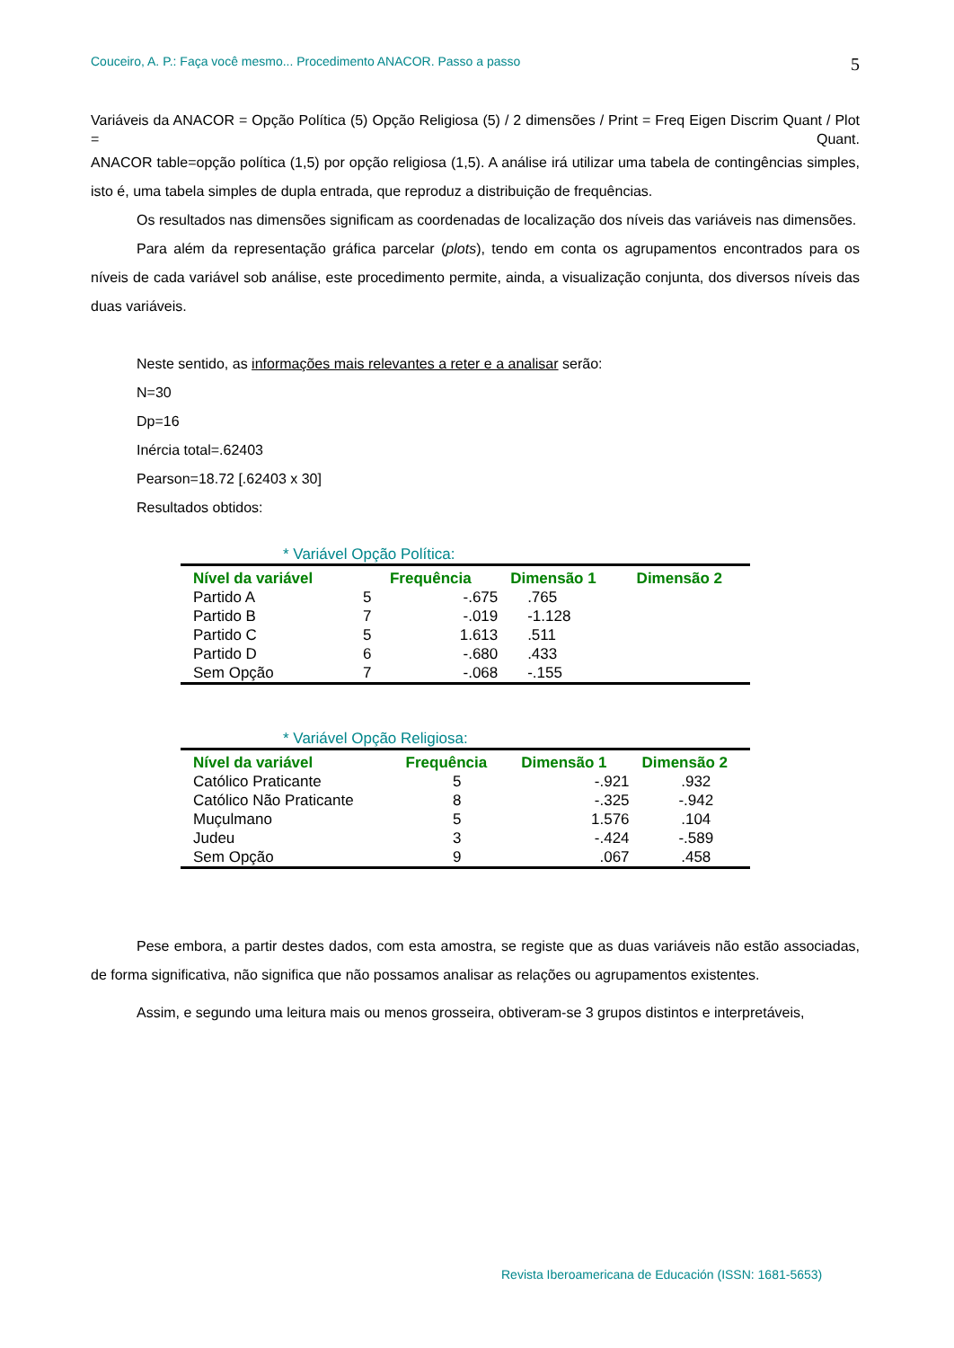Couceiro, A. P.: Faça você mesmo... Procedimento ANACOR. Passo a passo 5
Variáveis da ANACOR = Opção Política (5) Opção Religiosa (5) / 2 dimensões / Print = Freq Eigen Discrim Quant / Plot = Quant.
ANACOR table=opção política (1,5) por opção religiosa (1,5). A análise irá utilizar uma tabela de contingências simples, isto é, uma tabela simples de dupla entrada, que reproduz a distribuição de frequências.
Os resultados nas dimensões significam as coordenadas de localização dos níveis das variáveis nas dimensões.
Para além da representação gráfica parcelar (plots), tendo em conta os agrupamentos encontrados para os níveis de cada variável sob análise, este procedimento permite, ainda, a visualização conjunta, dos diversos níveis das duas variáveis.
Neste sentido, as informações mais relevantes a reter e a analisar serão:
N=30
Dp=16
Inércia total=.62403
Pearson=18.72 [.62403 x 30]
Resultados obtidos:
* Variável Opção Política:
| Nível da variável | | Frequência | Dimensão 1 | Dimensão 2 |
| --- | --- | --- | --- | --- |
| Partido A | 5 | -.675 | .765 | |
| Partido B | 7 | -.019 | -1.128 | |
| Partido C | 5 | 1.613 | .511 | |
| Partido D | 6 | -.680 | .433 | |
| Sem Opção | 7 | -.068 | -.155 | |
* Variável Opção Religiosa:
| Nível da variável | Frequência | Dimensão 1 | Dimensão 2 |
| --- | --- | --- | --- |
| Católico Praticante | 5 | -.921 | .932 |
| Católico Não Praticante | 8 | -.325 | -.942 |
| Muçulmano | 5 | 1.576 | .104 |
| Judeu | 3 | -.424 | -.589 |
| Sem Opção | 9 | .067 | .458 |
Pese embora, a partir destes dados, com esta amostra, se registe que as duas variáveis não estão associadas, de forma significativa, não significa que não possamos analisar as relações ou agrupamentos existentes.
Assim, e segundo uma leitura mais ou menos grosseira, obtiveram-se 3 grupos distintos e interpretáveis,
Revista Iberoamericana de Educación (ISSN: 1681-5653)